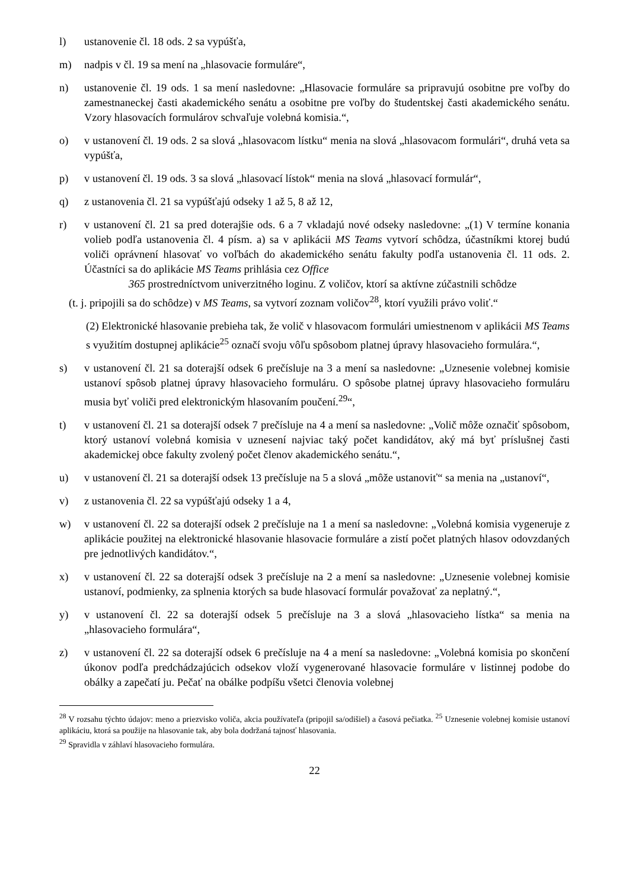l) ustanovenie čl. 18 ods. 2 sa vypúšťa,
m) nadpis v čl. 19 sa mení na „hlasovacie formuláre“,
n) ustanovenie čl. 19 ods. 1 sa mení nasledovne: „Hlasovacie formuláre sa pripravujú osobitne pre voľby do zamestnaneckej časti akademického senátu a osobitne pre voľby do študentskej časti akademického senátu. Vzory hlasovacích formulárov schvaľuje volebná komisia.“,
o) v ustanovení čl. 19 ods. 2 sa slová „hlasovacom lístku“ menia na slová „hlasovacom formulári“, druhá veta sa vypúšťa,
p) v ustanovení čl. 19 ods. 3 sa slová „hlasovací lístok“ menia na slová „hlasovací formulár“,
q) z ustanovenia čl. 21 sa vypúšťajú odseky 1 až 5, 8 až 12,
r) v ustanovení čl. 21 sa pred doterajšie ods. 6 a 7 vkladajú nové odseky nasledovne: „(1) V termíne konania volieb podľa ustanovenia čl. 4 písm. a) sa v aplikácii MS Teams vytvorí schôdza, účastníkmi ktorej budú voliči oprávnení hlasovať vo voľbách do akademického senátu fakulty podľa ustanovenia čl. 11 ods. 2. Účastníci sa do aplikácie MS Teams prihlásia cez Office
365 prostredníctvom univerzitného loginu. Z voličov, ktorí sa aktívne zúčastnili schôdze
(t. j. pripojili sa do schôdze) v MS Teams, sa vytvorí zoznam voličov<sup>28</sup>, ktorí využili právo voliť.“
(2) Elektronické hlasovanie prebieha tak, že volič v hlasovacom formulári umiestnenom v aplikácii MS Teams s využitím dostupnej aplikácie<sup>25</sup> označí svoju vôľu spôsobom platnej úpravy hlasovacieho formulára.“,
s) v ustanovení čl. 21 sa doterajší odsek 6 prečísluje na 3 a mení sa nasledovne: „Uznesenie volebnej komisie ustanoví spôsob platnej úpravy hlasovacieho formuláru. O spôsobe platnej úpravy hlasovacieho formuláru musia byť voliči pred elektronickým hlasovaním poučení.<sup>29</sup>“,
t) v ustanovení čl. 21 sa doterajší odsek 7 prečísluje na 4 a mení sa nasledovne: „Volič môže označiť spôsobom, ktorý ustanoví volebná komisia v uznesení najviac taký počet kandidátov, aký má byť príslušnej časti akademickej obce fakulty zvolený počet členov akademického senátu.“,
u) v ustanovení čl. 21 sa doterajší odsek 13 prečísluje na 5 a slová „môže ustanoviť“ sa menia na „ustanoví“,
v) z ustanovenia čl. 22 sa vypúšťajú odseky 1 a 4,
w) v ustanovení čl. 22 sa doterajší odsek 2 prečísluje na 1 a mení sa nasledovne: „Volebná komisia vygeneruje z aplikácie použitej na elektronické hlasovanie hlasovacie formuláre a zistí počet platných hlasov odovzdaných pre jednotlivých kandidátov.“,
x) v ustanovení čl. 22 sa doterajší odsek 3 prečísluje na 2 a mení sa nasledovne: „Uznesenie volebnej komisie ustanoví, podmienky, za splnenia ktorých sa bude hlasovací formulár považovať za neplatný.“,
y) v ustanovení čl. 22 sa doterajší odsek 5 prečísluje na 3 a slová „hlasovacieho lístka“ sa menia na „hlasovacieho formulára“,
z) v ustanovení čl. 22 sa doterajší odsek 6 prečísluje na 4 a mení sa nasledovne: „Volebná komisia po skončení úkonov podľa predchádzajúcich odsekov vloží vygenerované hlasovacie formuláre v listinnej podobe do obálky a zapečatí ju. Pečať na obálke podpíšu všetci členovia volebnej
<sup>28</sup> V rozsahu týchto údajov: meno a priezvisko voliča, akcia používateľa (pripojil sa/odišiel) a časová pečiatka. <sup>25</sup> Uznesenie volebnej komisie ustanoví aplikáciu, ktorá sa použije na hlasovanie tak, aby bola dodržaná tajnosť hlasovania.
<sup>29</sup> Spravidla v záhlaví hlasovacieho formulára.
22